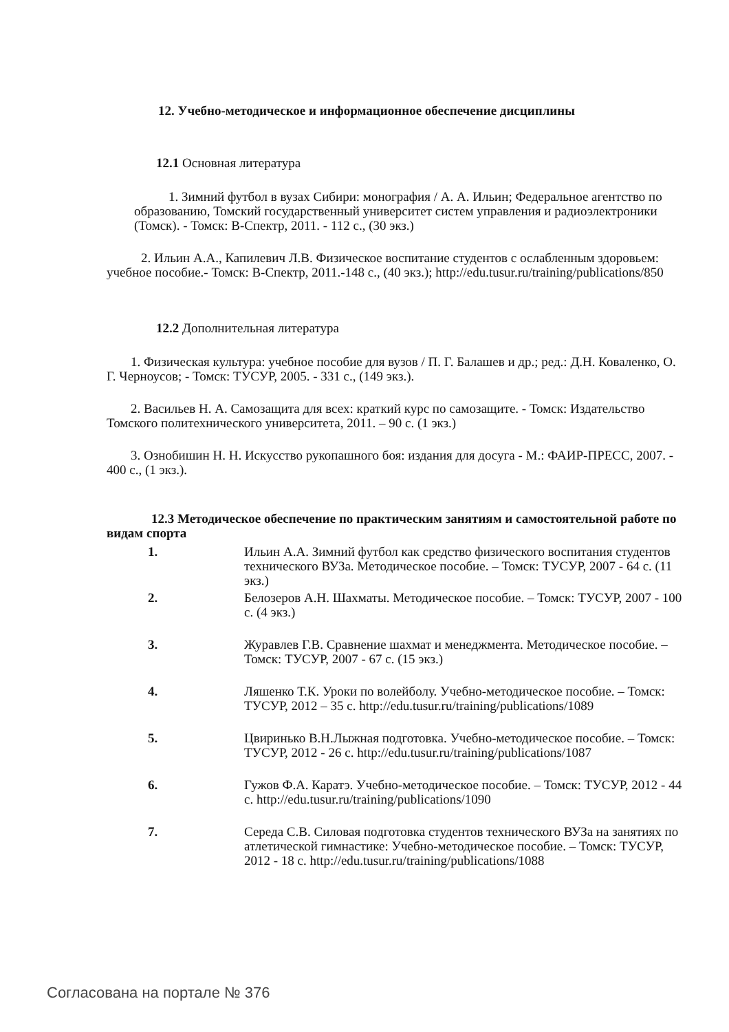12. Учебно-методическое и информационное обеспечение дисциплины
12.1 Основная литература
1. Зимний футбол в вузах Сибири: монография / А. А. Ильин; Федеральное агентство по образованию, Томский государственный университет систем управления и радиоэлектроники (Томск). - Томск: В-Спектр, 2011. - 112 с., (30 экз.)
2. Ильин А.А., Капилевич Л.В. Физическое воспитание студентов с ослабленным здоровьем: учебное пособие.- Томск: В-Спектр, 2011.-148 с., (40 экз.); http://edu.tusur.ru/training/publications/850
12.2 Дополнительная литература
1. Физическая культура: учебное пособие для вузов / П. Г. Балашев и др.; ред.: Д.Н. Коваленко, О. Г. Черноусов; - Томск: ТУСУР, 2005. - 331 с., (149 экз.).
2. Васильев Н. А. Самозащита для всех: краткий курс по самозащите. - Томск: Издательство Томского политехнического университета, 2011. – 90 с. (1 экз.)
3. Ознобишин Н. Н. Искусство рукопашного боя: издания для досуга - М.: ФАИР-ПРЕСС, 2007. - 400 с., (1 экз.).
12.3 Методическое обеспечение по практическим занятиям и самостоятельной работе по видам спорта
1. Ильин А.А. Зимний футбол как средство физического воспитания студентов технического ВУЗа. Методическое пособие. – Томск: ТУСУР, 2007 - 64 с. (11 экз.)
2. Белозеров А.Н. Шахматы. Методическое пособие. – Томск: ТУСУР, 2007 - 100 с. (4 экз.)
3. Журавлев Г.В. Сравнение шахмат и менеджмента. Методическое пособие. – Томск: ТУСУР, 2007 - 67 с. (15 экз.)
4. Ляшенко Т.К. Уроки по волейболу. Учебно-методическое пособие. – Томск: ТУСУР, 2012 – 35 с. http://edu.tusur.ru/training/publications/1089
5. Цвиринько В.Н.Лыжная подготовка. Учебно-методическое пособие. – Томск: ТУСУР, 2012 - 26 с. http://edu.tusur.ru/training/publications/1087
6. Гужов Ф.А. Каратэ. Учебно-методическое пособие. – Томск: ТУСУР, 2012 - 44 с. http://edu.tusur.ru/training/publications/1090
7. Середа С.В. Силовая подготовка студентов технического ВУЗа на занятиях по атлетической гимнастике: Учебно-методическое пособие. – Томск: ТУСУР, 2012 - 18 с. http://edu.tusur.ru/training/publications/1088
Согласована на портале № 376